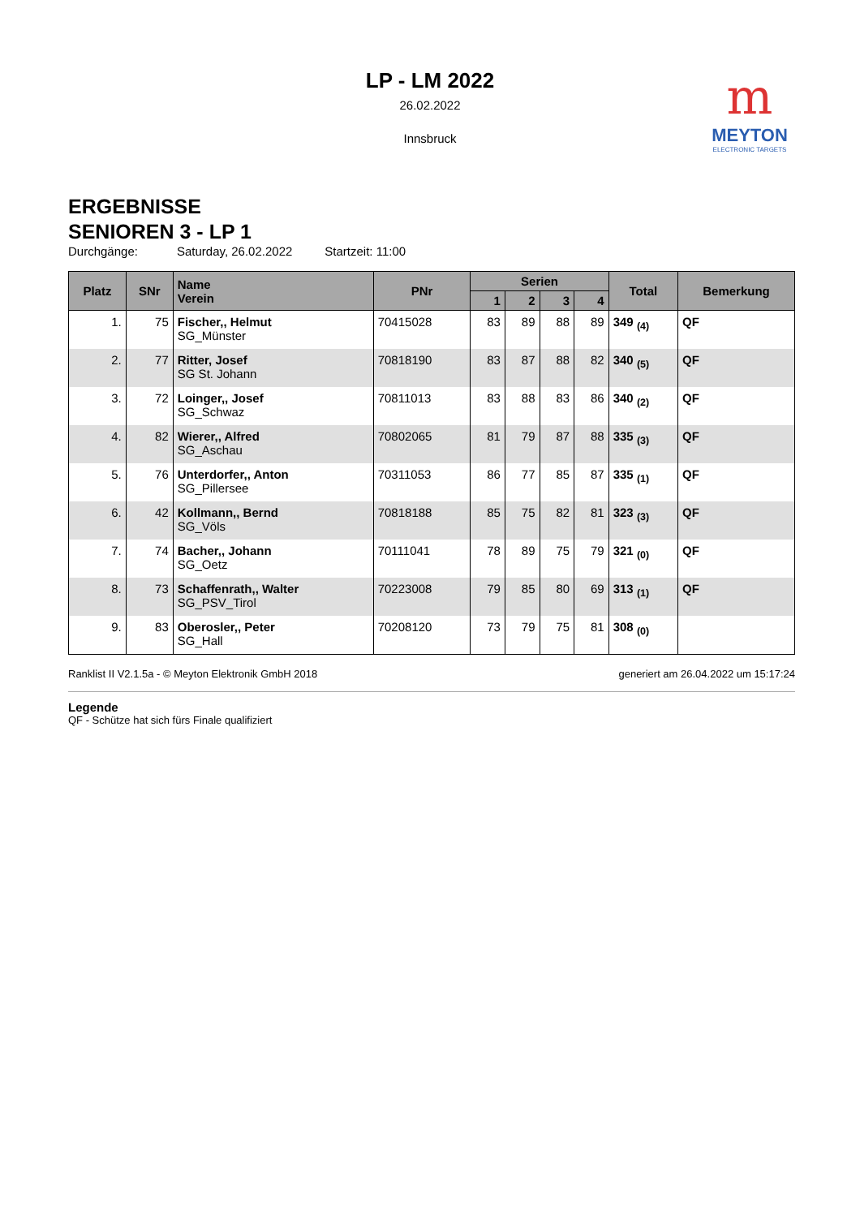LP - LM 2022
26.02.2022
Innsbruck
m
MEYTON
ELECTRONIC TARGETS
ERGEBNISSE
SENIOREN 3 - LP 1
Durchgänge: Saturday, 26.02.2022 Startzeit: 11:00
| Platz | SNr | Name Verein | PNr | Serien | | | | Total | Bemerkung |
| --- | --- | --- | --- | --- | --- | --- | --- | --- | --- |
| | | | | 1 | 2 | 3 | 4 | | |
| 1. | 75 | Fischer,, Helmut SG_Münster | 70415028 | 83 | 89 | 88 | 89 | 349 <sub>(4)</sub> | QF |
| 2. | 77 | Ritter, Josef SG St. Johann | 70818190 | 83 | 87 | 88 | 82 | 340 <sub>(5)</sub> | QF |
| 3. | 72 | Loinger,, Josef SG_Schwaz | 70811013 | 83 | 88 | 83 | 86 | 340 <sub>(2)</sub> | QF |
| 4. | 82 | Wierer,, Alfred SG_Aschau | 70802065 | 81 | 79 | 87 | 88 | 335 <sub>(3)</sub> | QF |
| 5. | 76 | Unterdorfer,, Anton SG_Pillersee | 70311053 | 86 | 77 | 85 | 87 | 335 <sub>(1)</sub> | QF |
| 6. | 42 | Kollmann,, Bernd SG_Völs | 70818188 | 85 | 75 | 82 | 81 | 323 <sub>(3)</sub> | QF |
| 7. | 74 | Bacher,, Johann SG_Oetz | 70111041 | 78 | 89 | 75 | 79 | 321 <sub>(0)</sub> | QF |
| 8. | 73 | Schaffenrath,, Walter SG_PSV_Tirol | 70223008 | 79 | 85 | 80 | 69 | 313 <sub>(1)</sub> | QF |
| 9. | 83 | Oberosler,, Peter SG_Hall | 70208120 | 73 | 79 | 75 | 81 | 308 <sub>(0)</sub> | |
Ranklist II V2.1.5a - © Meyton Elektronik GmbH 2018 generiert am 26.04.2022 um 15:17:24
Legende
QF - Schütze hat sich fürs Finale qualifiziert